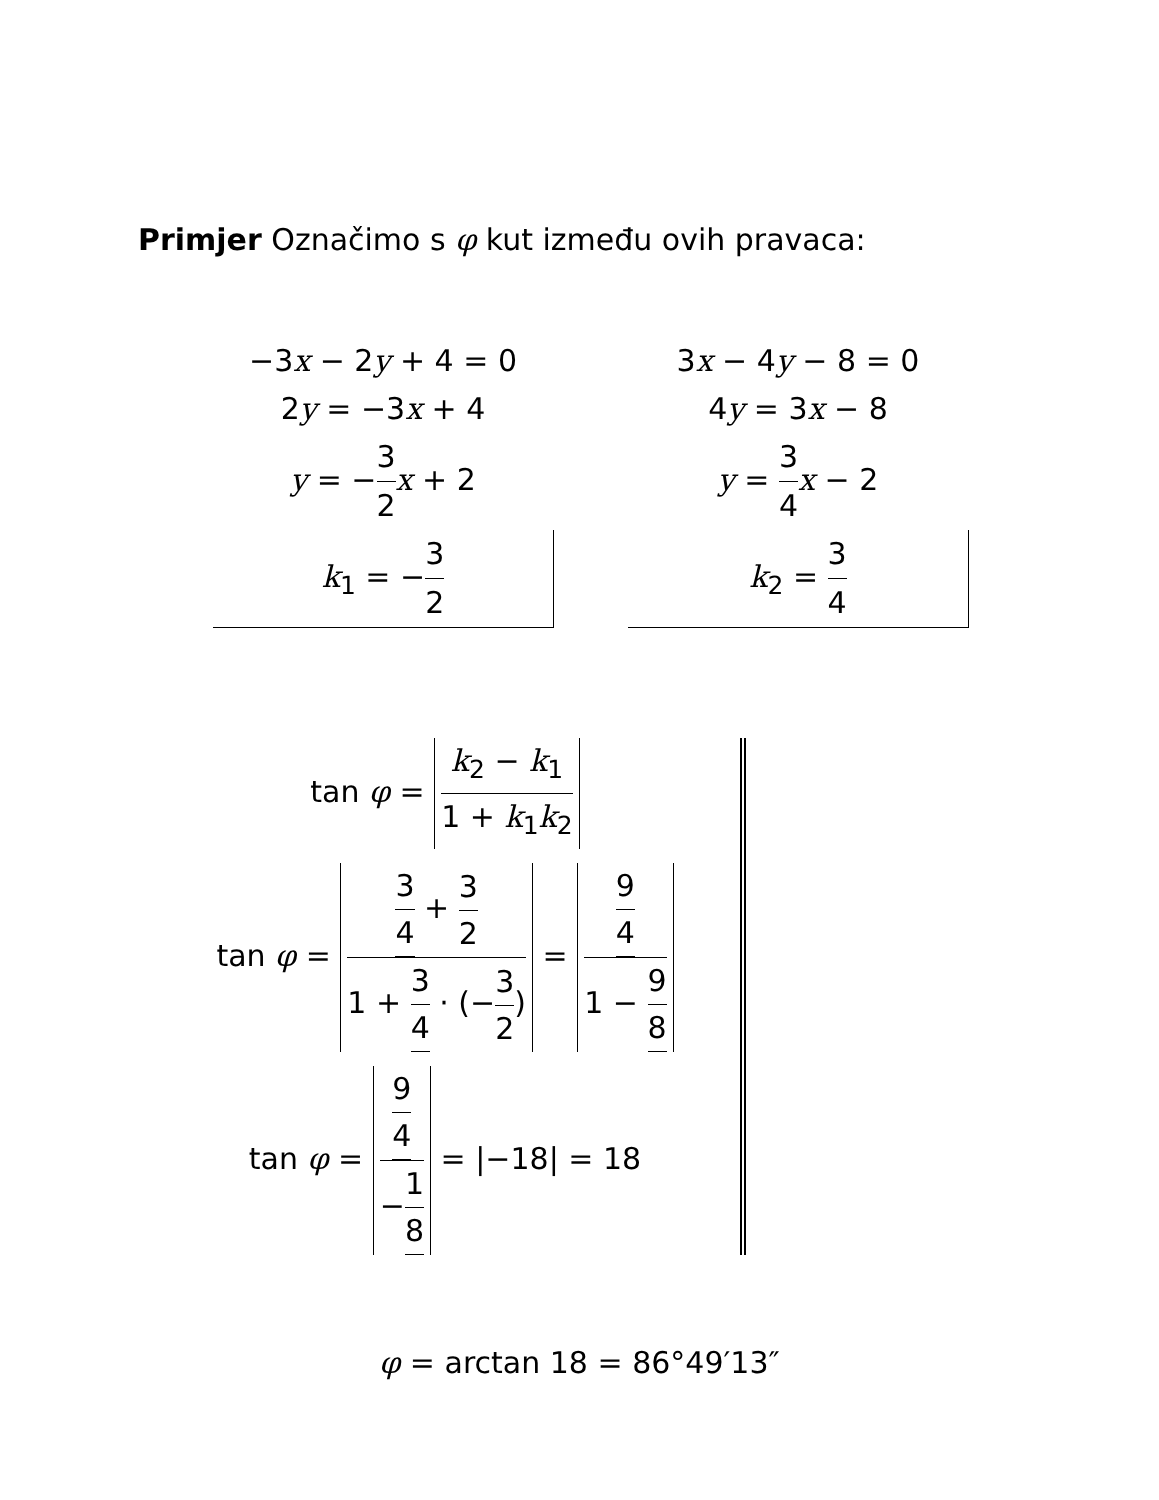Primjer Označimo s φ kut između ovih pravaca:
−3x − 2y + 4 = 0
2y = −3x + 4
y = −3 2 x + 2
k<sub>1</sub> = −3 2
3x − 4y − 8 = 0
4y = 3x − 8
y = 3 4 x − 2
k<sub>2</sub> = 3 4
tan φ = k<sub>2</sub> − k<sub>1</sub> 1 + k<sub>1</sub>k<sub>2</sub>
tan φ = 3 4 + 3 2 1 + 3 4 · (−3 2) = 9 4 1 − 9 8
tan φ = 9 4 −1 8 = |−18| = 18
φ = arctan 18 = 86°49′13″